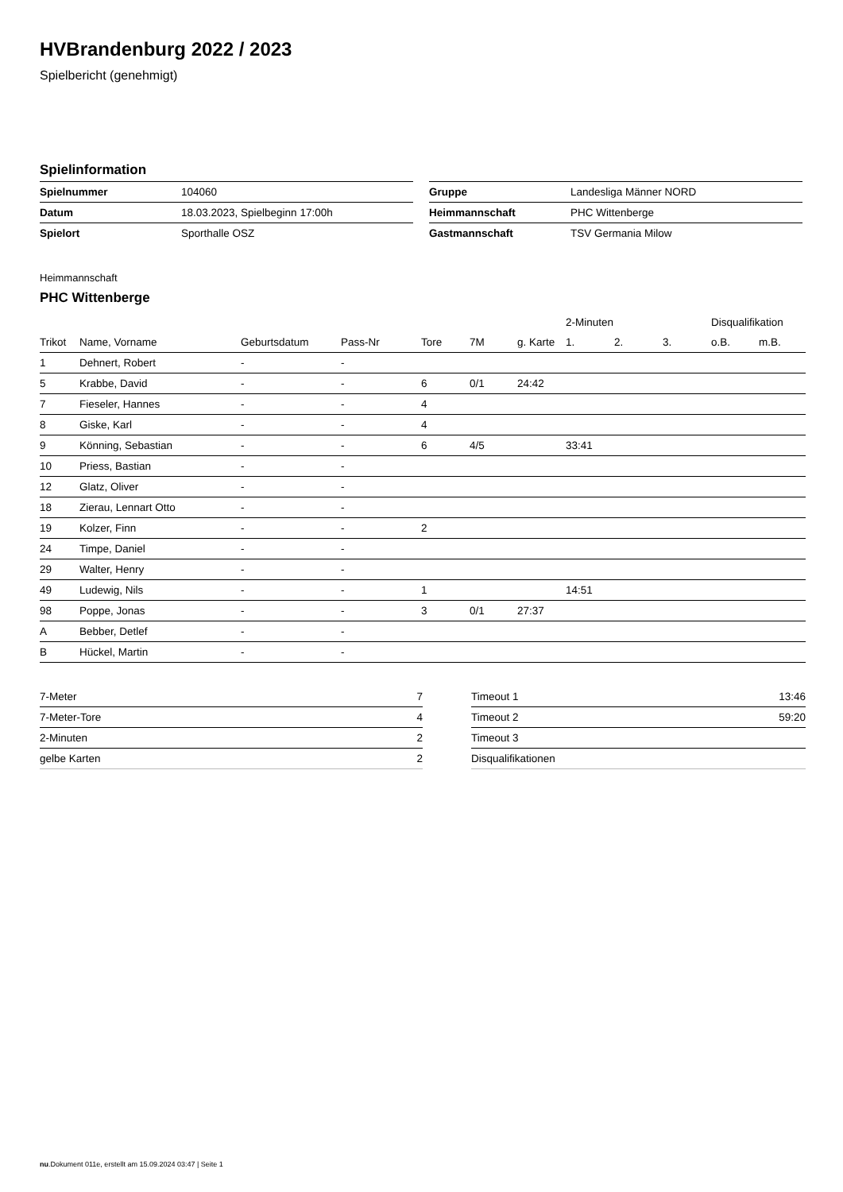HVBrandenburg 2022 / 2023
Spielbericht (genehmigt)
Spielinformation
| Spielnummer | 104060 |
| Datum | 18.03.2023, Spielbeginn 17:00h |
| Spielort | Sporthalle OSZ |
| Gruppe | Landesliga Männer NORD |
| Heimmannschaft | PHC Wittenberge |
| Gastmannschaft | TSV Germania Milow |
Heimmannschaft
PHC Wittenberge
| | | | | | | | 2-Minuten | | | Disqualifikation | |
| --- | --- | --- | --- | --- | --- | --- | --- | --- | --- | --- | --- |
| Trikot | Name, Vorname | Geburtsdatum | Pass-Nr | Tore | 7M | g. Karte | 1. | 2. | 3. | o.B. | m.B. |
| 1 | Dehnert, Robert | - | - | | | | | | | | |
| 5 | Krabbe, David | - | - | 6 | 0/1 | 24:42 | | | | | |
| 7 | Fieseler, Hannes | - | - | 4 | | | | | | | |
| 8 | Giske, Karl | - | - | 4 | | | | | | | |
| 9 | Könning, Sebastian | - | - | 6 | 4/5 | | 33:41 | | | | |
| 10 | Priess, Bastian | - | - | | | | | | | | |
| 12 | Glatz, Oliver | - | - | | | | | | | | |
| 18 | Zierau, Lennart Otto | - | - | | | | | | | | |
| 19 | Kolzer, Finn | - | - | 2 | | | | | | | |
| 24 | Timpe, Daniel | - | - | | | | | | | | |
| 29 | Walter, Henry | - | - | | | | | | | | |
| 49 | Ludewig, Nils | - | - | 1 | | | 14:51 | | | | |
| 98 | Poppe, Jonas | - | - | 3 | 0/1 | 27:37 | | | | | |
| A | Bebber, Detlef | - | - | | | | | | | | |
| B | Hückel, Martin | - | - | | | | | | | | |
| 7-Meter | 7 |
| 7-Meter-Tore | 4 |
| 2-Minuten | 2 |
| gelbe Karten | 2 |
| Timeout 1 | 13:46 |
| Timeout 2 | 59:20 |
| Timeout 3 | |
| Disqualifikationen | |
nu.Dokument 011e, erstellt am 15.09.2024 03:47 | Seite 1